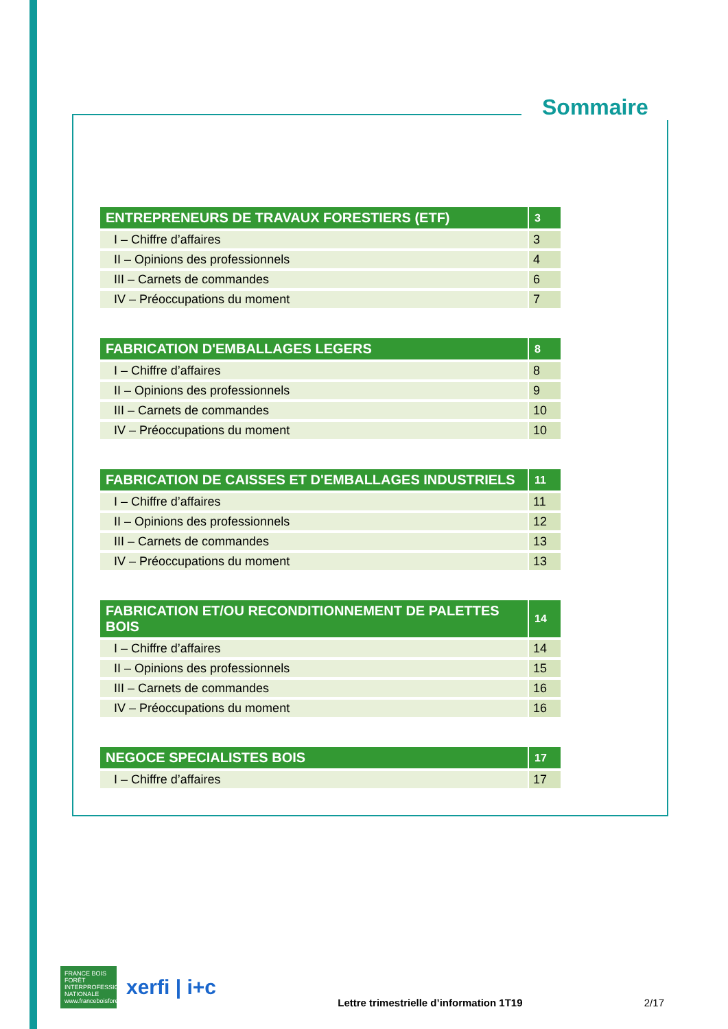Sommaire
| ENTREPRENEURS DE TRAVAUX FORESTIERS (ETF) | 3 |
| --- | --- |
| I – Chiffre d’affaires | 3 |
| II – Opinions des professionnels | 4 |
| III – Carnets de commandes | 6 |
| IV – Préoccupations du moment | 7 |
| FABRICATION D'EMBALLAGES LEGERS | 8 |
| --- | --- |
| I – Chiffre d’affaires | 8 |
| II – Opinions des professionnels | 9 |
| III – Carnets de commandes | 10 |
| IV – Préoccupations du moment | 10 |
| FABRICATION DE CAISSES ET D'EMBALLAGES INDUSTRIELS | 11 |
| --- | --- |
| I – Chiffre d’affaires | 11 |
| II – Opinions des professionnels | 12 |
| III – Carnets de commandes | 13 |
| IV – Préoccupations du moment | 13 |
| FABRICATION ET/OU RECONDITIONNEMENT DE PALETTES BOIS | 14 |
| --- | --- |
| I – Chiffre d’affaires | 14 |
| II – Opinions des professionnels | 15 |
| III – Carnets de commandes | 16 |
| IV – Préoccupations du moment | 16 |
| NEGOCE SPECIALISTES BOIS | 17 |
| --- | --- |
| I – Chiffre d’affaires | 17 |
FRANCE BOIS FORÊT INTERPROFESSION NATIONALE www.franceboisforet.fr
xerfi | i+c
Lettre trimestrielle d’information 1T19 2/17